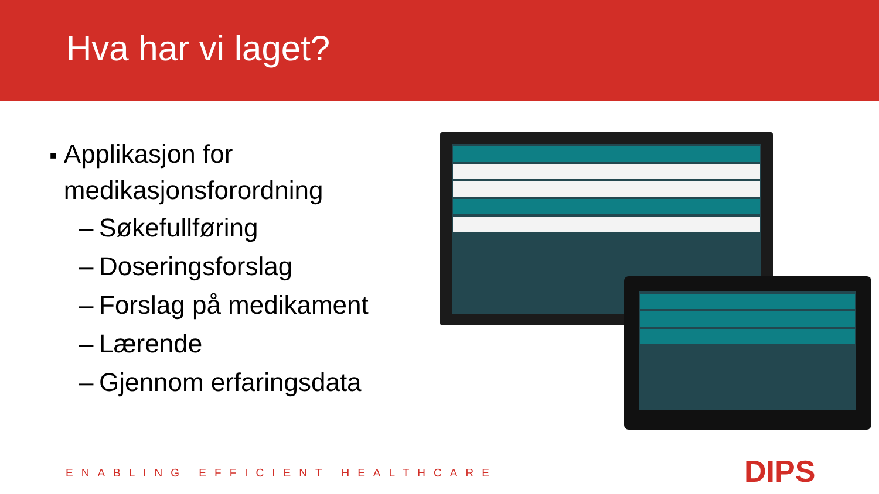Hva har vi laget?
■ Applikasjon for medikasjonsforordning
– Søkefullføring
– Doseringsforslag
– Forslag på medikament
– Lærende
– Gjennom erfaringsdata
ENABLING EFFICIENT HEALTHCARE DIPS